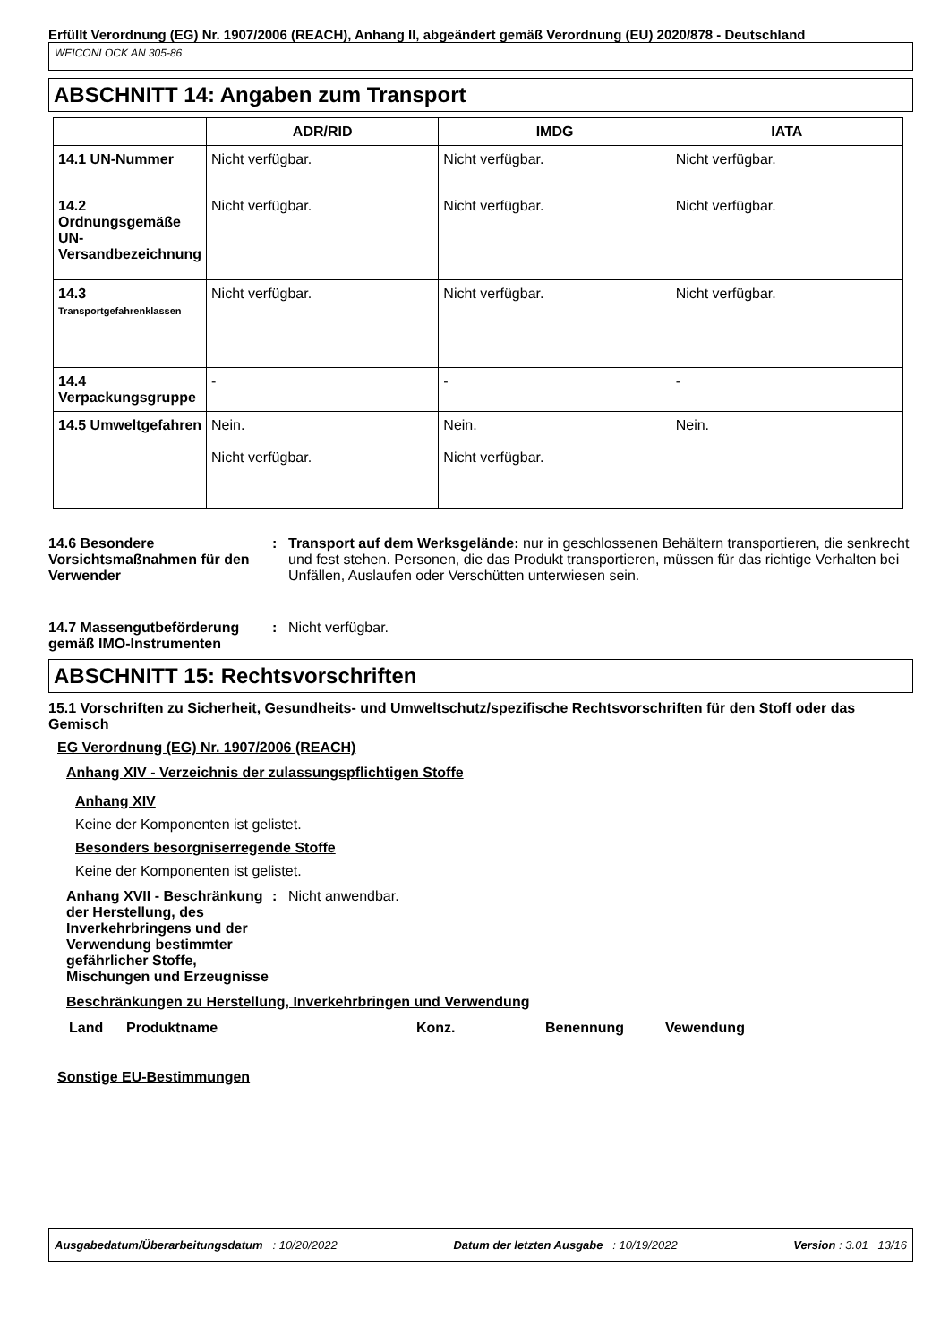Erfüllt Verordnung (EG) Nr. 1907/2006 (REACH), Anhang II, abgeändert gemäß Verordnung (EU) 2020/878 - Deutschland
WEICONLOCK AN 305-86
ABSCHNITT 14: Angaben zum Transport
| | ADR/RID | IMDG | IATA |
| --- | --- | --- | --- |
| 14.1 UN-Nummer | Nicht verfügbar. | Nicht verfügbar. | Nicht verfügbar. |
| 14.2 Ordnungsgemäße UN-Versandbezeichnung | Nicht verfügbar. | Nicht verfügbar. | Nicht verfügbar. |
| 14.3 Transportgefahrenklassen | Nicht verfügbar. | Nicht verfügbar. | Nicht verfügbar. |
| 14.4 Verpackungsgruppe | - | - | - |
| 14.5 Umweltgefahren | Nein. Nicht verfügbar. | Nein. Nicht verfügbar. | Nein. |
14.6 Besondere Vorsichtsmaßnahmen für den Verwender
: Transport auf dem Werksgelände: nur in geschlossenen Behältern transportieren, die senkrecht und fest stehen. Personen, die das Produkt transportieren, müssen für das richtige Verhalten bei Unfällen, Auslaufen oder Verschütten unterwiesen sein.
14.7 Massengutbeförderung gemäß IMO-Instrumenten
: Nicht verfügbar.
ABSCHNITT 15: Rechtsvorschriften
15.1 Vorschriften zu Sicherheit, Gesundheits- und Umweltschutz/spezifische Rechtsvorschriften für den Stoff oder das Gemisch
EG Verordnung (EG) Nr. 1907/2006 (REACH)
Anhang XIV - Verzeichnis der zulassungspflichtigen Stoffe
Anhang XIV
Keine der Komponenten ist gelistet.
Besonders besorgniserregende Stoffe
Keine der Komponenten ist gelistet.
Anhang XVII - Beschränkung der Herstellung, des Inverkehrbringens und der Verwendung bestimmter gefährlicher Stoffe, Mischungen und Erzeugnisse
: Nicht anwendbar.
Beschränkungen zu Herstellung, Inverkehrbringen und Verwendung
| Land | Produktname | Konz. | Benennung | Vewendung |
Sonstige EU-Bestimmungen
Ausgabedatum/Überarbeitungsdatum : 10/20/2022 Datum der letzten Ausgabe : 10/19/2022 Version : 3.01 13/16